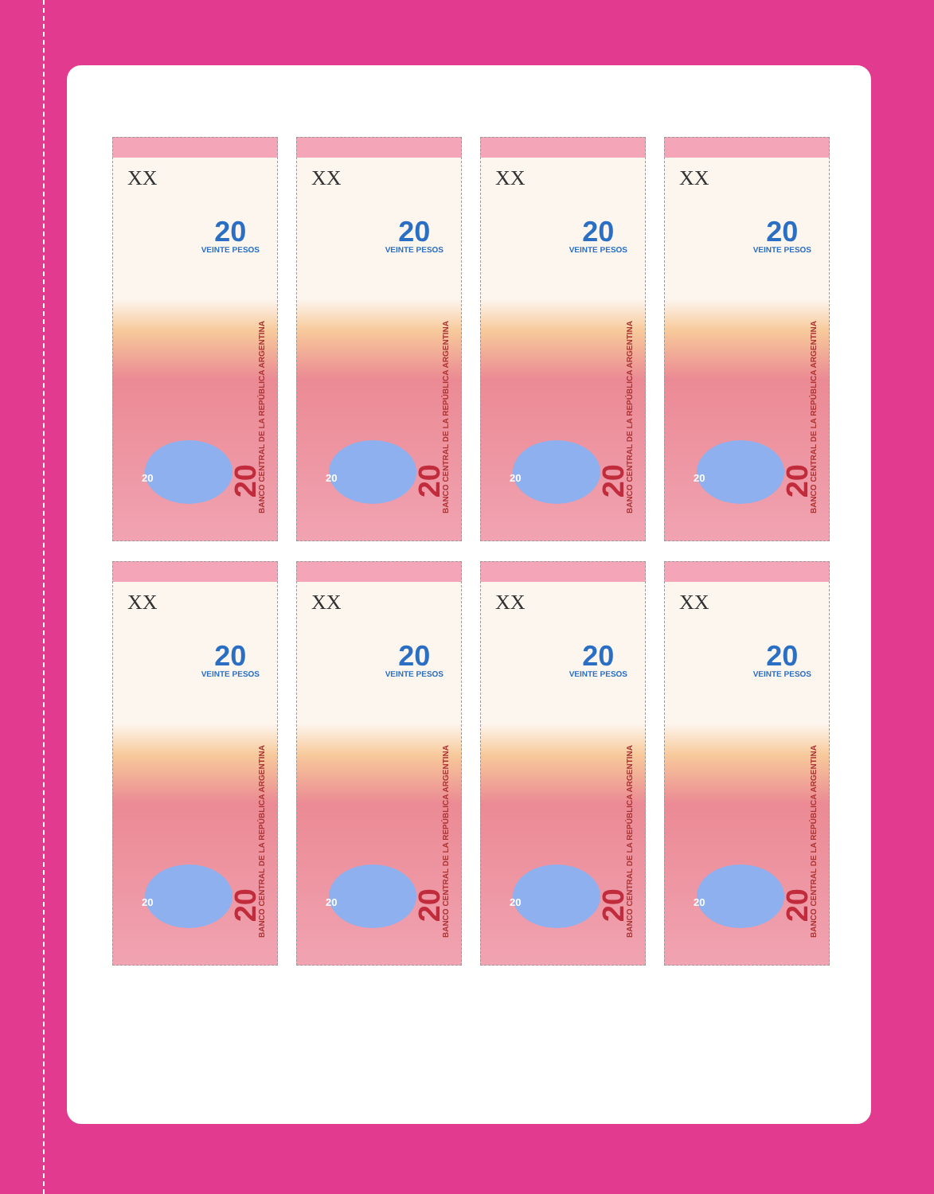XX
20
VEINTE PESOS
BANCO CENTRAL DE LA REPÚBLICA ARGENTINA
20
20
XX
20
VEINTE PESOS
BANCO CENTRAL DE LA REPÚBLICA ARGENTINA
20
20
XX
20
VEINTE PESOS
BANCO CENTRAL DE LA REPÚBLICA ARGENTINA
20
20
XX
20
VEINTE PESOS
BANCO CENTRAL DE LA REPÚBLICA ARGENTINA
20
20
XX
20
VEINTE PESOS
BANCO CENTRAL DE LA REPÚBLICA ARGENTINA
20
20
XX
20
VEINTE PESOS
BANCO CENTRAL DE LA REPÚBLICA ARGENTINA
20
20
XX
20
VEINTE PESOS
BANCO CENTRAL DE LA REPÚBLICA ARGENTINA
20
20
XX
20
VEINTE PESOS
BANCO CENTRAL DE LA REPÚBLICA ARGENTINA
20
20